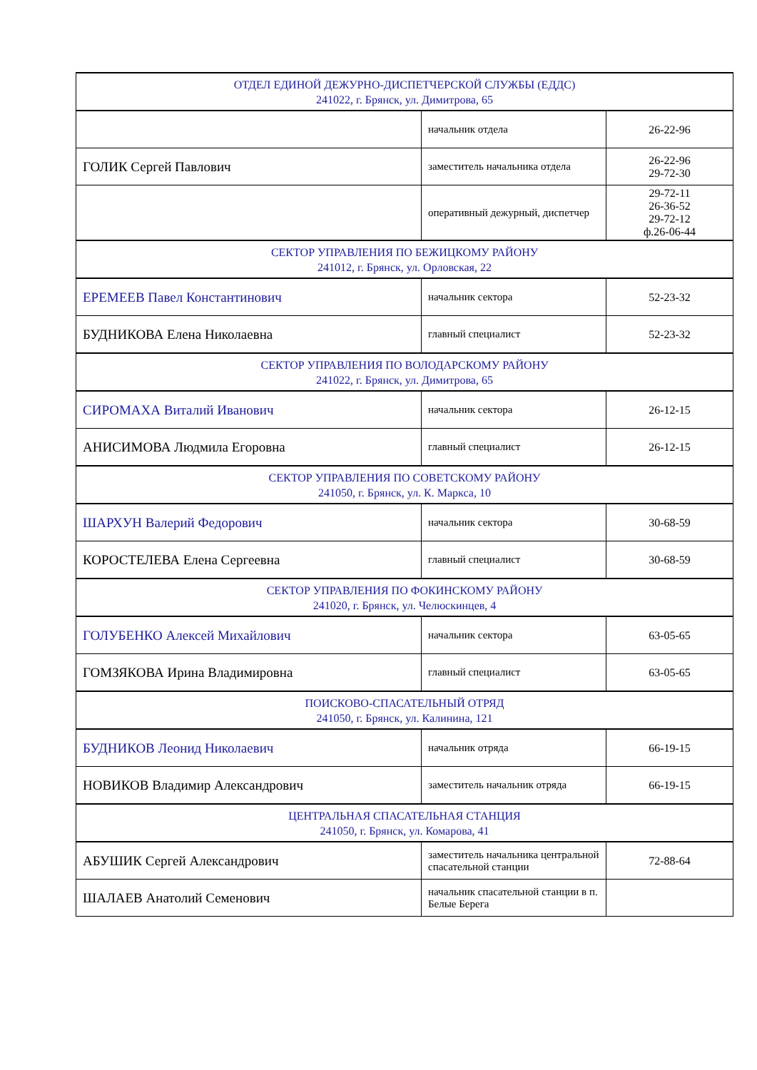| ОТДЕЛ ЕДИНОЙ ДЕЖУРНО-ДИСПЕТЧЕРСКОЙ СЛУЖБЫ (ЕДДС) 241022, г. Брянск, ул. Димитрова, 65 | | |
| | начальник отдела | 26-22-96 |
| ГОЛИК Сергей Павлович | заместитель начальника отдела | 26-22-96 29-72-30 |
| | оперативный дежурный, диспетчер | 29-72-11 26-36-52 29-72-12 ф.26-06-44 |
| СЕКТОР УПРАВЛЕНИЯ ПО БЕЖИЦКОМУ РАЙОНУ 241012, г. Брянск, ул. Орловская, 22 | | |
| ЕРЕМЕЕВ Павел Константинович | начальник сектора | 52-23-32 |
| БУДНИКОВА Елена Николаевна | главный специалист | 52-23-32 |
| СЕКТОР УПРАВЛЕНИЯ ПО ВОЛОДАРСКОМУ РАЙОНУ 241022, г. Брянск, ул. Димитрова, 65 | | |
| СИРОМАХА Виталий Иванович | начальник сектора | 26-12-15 |
| АНИСИМОВА Людмила Егоровна | главный специалист | 26-12-15 |
| СЕКТОР УПРАВЛЕНИЯ ПО СОВЕТСКОМУ РАЙОНУ 241050, г. Брянск, ул. К. Маркса, 10 | | |
| ШАРХУН Валерий Федорович | начальник сектора | 30-68-59 |
| КОРОСТЕЛЕВА Елена Сергеевна | главный специалист | 30-68-59 |
| СЕКТОР УПРАВЛЕНИЯ ПО ФОКИНСКОМУ РАЙОНУ 241020, г. Брянск, ул. Челюскинцев, 4 | | |
| ГОЛУБЕНКО Алексей Михайлович | начальник сектора | 63-05-65 |
| ГОМЗЯКОВА Ирина Владимировна | главный специалист | 63-05-65 |
| ПОИСКОВО-СПАСАТЕЛЬНЫЙ ОТРЯД 241050, г. Брянск, ул. Калинина, 121 | | |
| БУДНИКОВ Леонид Николаевич | начальник отряда | 66-19-15 |
| НОВИКОВ Владимир Александрович | заместитель начальник отряда | 66-19-15 |
| ЦЕНТРАЛЬНАЯ СПАСАТЕЛЬНАЯ СТАНЦИЯ 241050, г. Брянск, ул. Комарова, 41 | | |
| АБУШИК Сергей Александрович | заместитель начальника центральной спасательной станции | 72-88-64 |
| ШАЛАЕВ Анатолий Семенович | начальник спасательной станции в п. Белые Берега | |